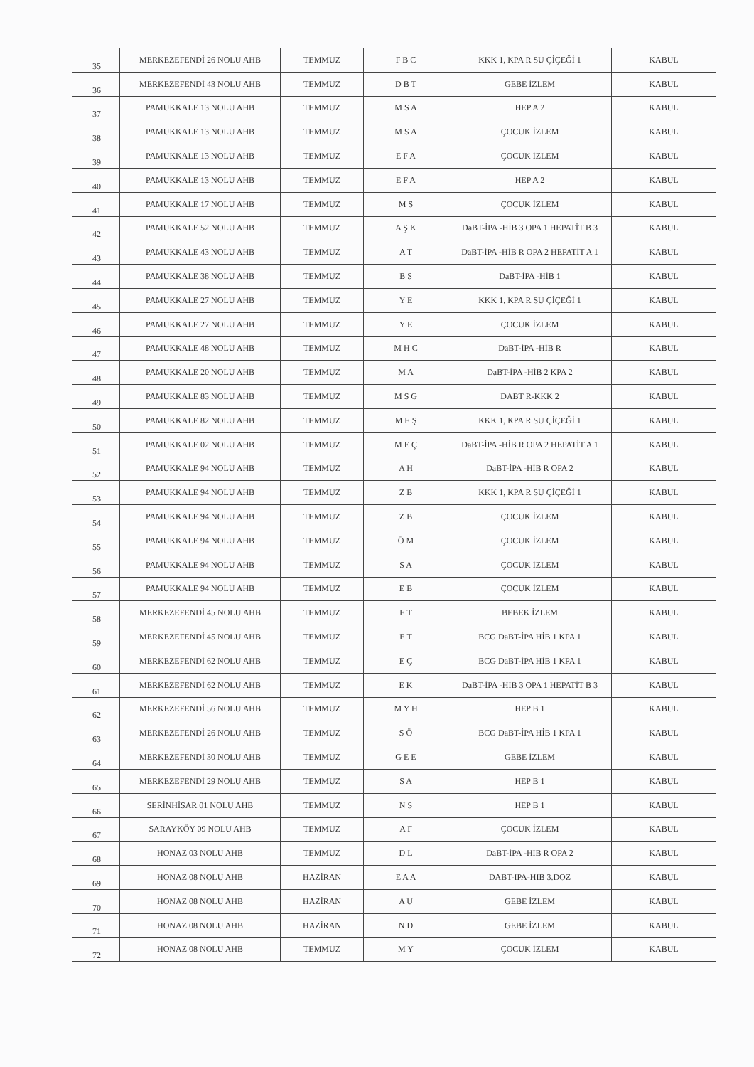| 35 | MERKEZEFENDİ 26 NOLU AHB | TEMMUZ | F B C | KKK 1, KPA R SU ÇİÇEĞİ 1 | KABUL |
| 36 | MERKEZEFENDİ 43 NOLU AHB | TEMMUZ | D B T | GEBE İZLEM | KABUL |
| 37 | PAMUKKALE 13 NOLU AHB | TEMMUZ | M S A | HEP A 2 | KABUL |
| 38 | PAMUKKALE 13 NOLU AHB | TEMMUZ | M S A | ÇOCUK İZLEM | KABUL |
| 39 | PAMUKKALE 13 NOLU AHB | TEMMUZ | E F A | ÇOCUK İZLEM | KABUL |
| 40 | PAMUKKALE 13 NOLU AHB | TEMMUZ | E F A | HEP A 2 | KABUL |
| 41 | PAMUKKALE 17 NOLU AHB | TEMMUZ | M S | ÇOCUK İZLEM | KABUL |
| 42 | PAMUKKALE 52 NOLU AHB | TEMMUZ | A Ş K | DaBT-İPA -HİB 3 OPA 1 HEPATİT B 3 | KABUL |
| 43 | PAMUKKALE 43 NOLU AHB | TEMMUZ | A T | DaBT-İPA -HİB R OPA 2 HEPATİT A 1 | KABUL |
| 44 | PAMUKKALE 38 NOLU AHB | TEMMUZ | B S | DaBT-İPA -HİB 1 | KABUL |
| 45 | PAMUKKALE 27 NOLU AHB | TEMMUZ | Y E | KKK 1, KPA R SU ÇİÇEĞİ 1 | KABUL |
| 46 | PAMUKKALE 27 NOLU AHB | TEMMUZ | Y E | ÇOCUK İZLEM | KABUL |
| 47 | PAMUKKALE 48 NOLU AHB | TEMMUZ | M H C | DaBT-İPA -HİB R | KABUL |
| 48 | PAMUKKALE 20 NOLU AHB | TEMMUZ | M A | DaBT-İPA -HİB 2 KPA 2 | KABUL |
| 49 | PAMUKKALE 83 NOLU AHB | TEMMUZ | M S G | DABT R-KKK 2 | KABUL |
| 50 | PAMUKKALE 82 NOLU AHB | TEMMUZ | M E Ş | KKK 1, KPA R SU ÇİÇEĞİ 1 | KABUL |
| 51 | PAMUKKALE 02 NOLU AHB | TEMMUZ | M E Ç | DaBT-İPA -HİB R OPA 2 HEPATİT A 1 | KABUL |
| 52 | PAMUKKALE 94 NOLU AHB | TEMMUZ | A H | DaBT-İPA -HİB R OPA 2 | KABUL |
| 53 | PAMUKKALE 94 NOLU AHB | TEMMUZ | Z B | KKK 1, KPA R SU ÇİÇEĞİ 1 | KABUL |
| 54 | PAMUKKALE 94 NOLU AHB | TEMMUZ | Z B | ÇOCUK İZLEM | KABUL |
| 55 | PAMUKKALE 94 NOLU AHB | TEMMUZ | Ö M | ÇOCUK İZLEM | KABUL |
| 56 | PAMUKKALE 94 NOLU AHB | TEMMUZ | S A | ÇOCUK İZLEM | KABUL |
| 57 | PAMUKKALE 94 NOLU AHB | TEMMUZ | E B | ÇOCUK İZLEM | KABUL |
| 58 | MERKEZEFENDİ 45 NOLU AHB | TEMMUZ | E T | BEBEK İZLEM | KABUL |
| 59 | MERKEZEFENDİ 45 NOLU AHB | TEMMUZ | E T | BCG DaBT-İPA HİB 1 KPA 1 | KABUL |
| 60 | MERKEZEFENDİ 62 NOLU AHB | TEMMUZ | E Ç | BCG DaBT-İPA HİB 1 KPA 1 | KABUL |
| 61 | MERKEZEFENDİ 62 NOLU AHB | TEMMUZ | E K | DaBT-İPA -HİB 3 OPA 1 HEPATİT B 3 | KABUL |
| 62 | MERKEZEFENDİ 56 NOLU AHB | TEMMUZ | M Y H | HEP B 1 | KABUL |
| 63 | MERKEZEFENDİ 26 NOLU AHB | TEMMUZ | S Ö | BCG DaBT-İPA HİB 1 KPA 1 | KABUL |
| 64 | MERKEZEFENDİ 30 NOLU AHB | TEMMUZ | G E E | GEBE İZLEM | KABUL |
| 65 | MERKEZEFENDİ 29 NOLU AHB | TEMMUZ | S A | HEP B 1 | KABUL |
| 66 | SERİNHİSAR 01 NOLU AHB | TEMMUZ | N S | HEP B 1 | KABUL |
| 67 | SARAYKÖY 09 NOLU AHB | TEMMUZ | A F | ÇOCUK İZLEM | KABUL |
| 68 | HONAZ 03 NOLU AHB | TEMMUZ | D L | DaBT-İPA -HİB R OPA 2 | KABUL |
| 69 | HONAZ 08 NOLU AHB | HAZİRAN | E A A | DABT-IPA-HIB 3.DOZ | KABUL |
| 70 | HONAZ 08 NOLU AHB | HAZİRAN | A U | GEBE İZLEM | KABUL |
| 71 | HONAZ 08 NOLU AHB | HAZİRAN | N D | GEBE İZLEM | KABUL |
| 72 | HONAZ 08 NOLU AHB | TEMMUZ | M Y | ÇOCUK İZLEM | KABUL |